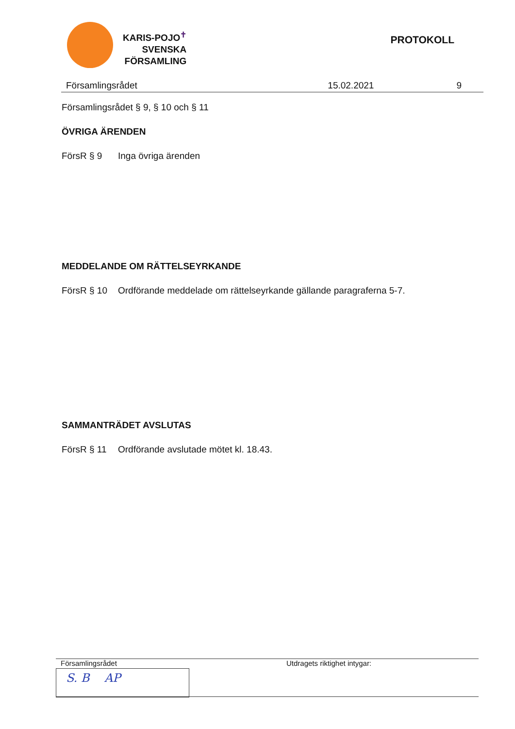KARIS-POJO<sup>✝</sup>
SVENSKA
FÖRSAMLING
PROTOKOLL
Församlingsrådet 15.02.2021 9
Församlingsrådet § 9, § 10 och § 11
ÖVRIGA ÄRENDEN
FörsR § 9 Inga övriga ärenden
MEDDELANDE OM RÄTTELSEYRKANDE
FörsR § 10 Ordförande meddelade om rättelseyrkande gällande paragraferna 5-7.
SAMMANTRÄDET AVSLUTAS
FörsR § 11 Ordförande avslutade mötet kl. 18.43.
Församlingsrådet
S. B AP
Utdragets riktighet intygar: